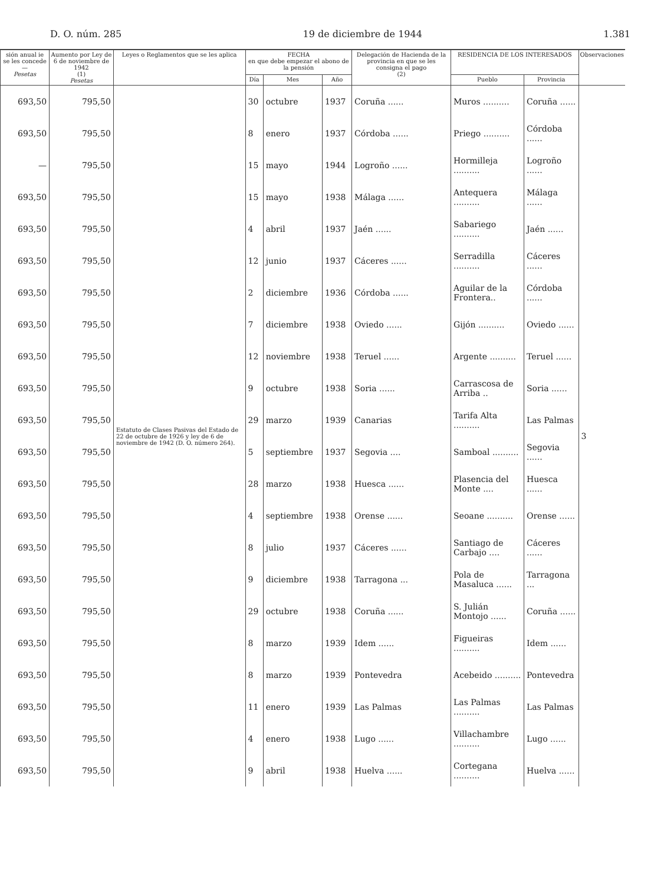D. O. núm. 285 19 de diciembre de 1944 1.381
| sión anual ie se les concede — Pesetas | Aumento por Ley de 6 de noviembre de 1942 (1) Pesetas | Leyes o Reglamentos que se les aplica | FECHA en que debe empezar el abono de la pensión | | | Delegación de Hacienda de la provincia en que se les consigna el pago (2) | RESIDENCIA DE LOS INTERESADOS | | Observaciones |
| --- | --- | --- | --- | --- | --- | --- | --- | --- | --- |
| | | | Día | Mes | Año | | Pueblo | Provincia | |
| 693,50 | 795,50 | Estatuto de Clases Pasivas del Estado de 22 de octubre de 1926 y ley de 6 de noviembre de 1942 (D. O. número 264). | 30 | octubre | 1937 | Coruña ...... | Muros .......... | Coruña ...... | 3 |
| 693,50 | 795,50 | | 8 | enero | 1937 | Córdoba ...... | Priego .......... | Córdoba ...... | |
| — | 795,50 | | 15 | mayo | 1944 | Logroño ...... | Hormilleja .......... | Logroño ...... | |
| 693,50 | 795,50 | | 15 | mayo | 1938 | Málaga ...... | Antequera .......... | Málaga ...... | |
| 693,50 | 795,50 | | 4 | abril | 1937 | Jaén ...... | Sabariego .......... | Jaén ...... | |
| 693,50 | 795,50 | | 12 | junio | 1937 | Cáceres ...... | Serradilla .......... | Cáceres ...... | |
| 693,50 | 795,50 | | 2 | diciembre | 1936 | Córdoba ...... | Aguilar de la Frontera.. | Córdoba ...... | |
| 693,50 | 795,50 | | 7 | diciembre | 1938 | Oviedo ...... | Gijón .......... | Oviedo ...... | |
| 693,50 | 795,50 | | 12 | noviembre | 1938 | Teruel ...... | Argente .......... | Teruel ...... | |
| 693,50 | 795,50 | | 9 | octubre | 1938 | Soria ...... | Carrascosa de Arriba .. | Soria ...... | |
| 693,50 | 795,50 | | 29 | marzo | 1939 | Canarias | Tarifa Alta .......... | Las Palmas | |
| 693,50 | 795,50 | | 5 | septiembre | 1937 | Segovia .... | Samboal .......... | Segovia ...... | |
| 693,50 | 795,50 | | 28 | marzo | 1938 | Huesca ...... | Plasencia del Monte .... | Huesca ...... | |
| 693,50 | 795,50 | | 4 | septiembre | 1938 | Orense ...... | Seoane .......... | Orense ...... | |
| 693,50 | 795,50 | | 8 | julio | 1937 | Cáceres ...... | Santiago de Carbajo .... | Cáceres ...... | |
| 693,50 | 795,50 | | 9 | diciembre | 1938 | Tarragona ... | Pola de Masaluca ...... | Tarragona ... | |
| 693,50 | 795,50 | | 29 | octubre | 1938 | Coruña ...... | S. Julián Montojo ...... | Coruña ...... | |
| 693,50 | 795,50 | | 8 | marzo | 1939 | Idem ...... | Figueiras .......... | Idem ...... | |
| 693,50 | 795,50 | | 8 | marzo | 1939 | Pontevedra | Acebeido .......... | Pontevedra | |
| 693,50 | 795,50 | | 11 | enero | 1939 | Las Palmas | Las Palmas .......... | Las Palmas | |
| 693,50 | 795,50 | | 4 | enero | 1938 | Lugo ...... | Villachambre .......... | Lugo ...... | |
| 693,50 | 795,50 | | 9 | abril | 1938 | Huelva ...... | Cortegana .......... | Huelva ...... | |